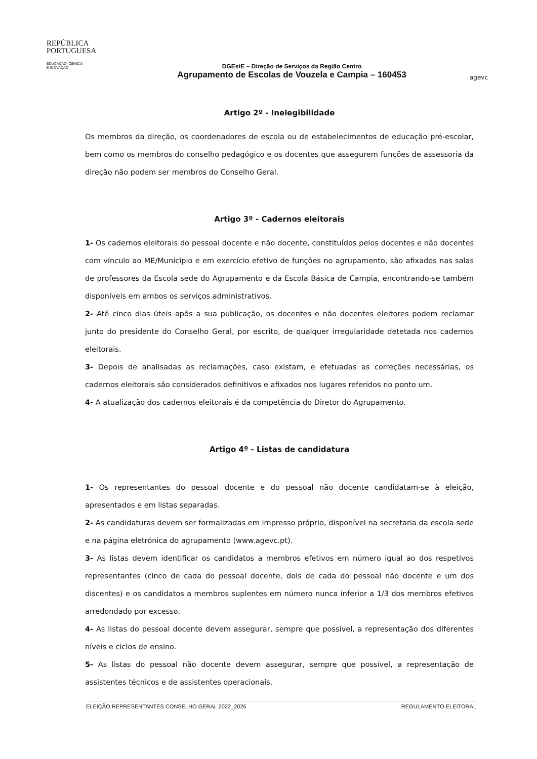REPÚBLICA
PORTUGUESA
EDUCAÇÃO, CIÊNCIA
E INOVAÇÃO
DGEstE – Direção de Serviços da Região Centro
Agrupamento de Escolas de Vouzela e Campia – 160453
agevc
Artigo 2º - Inelegibilidade
Os membros da direção, os coordenadores de escola ou de estabelecimentos de educação pré-escolar, bem como os membros do conselho pedagógico e os docentes que assegurem funções de assessoria da direção não podem ser membros do Conselho Geral.
Artigo 3º - Cadernos eleitorais
1- Os cadernos eleitorais do pessoal docente e não docente, constituídos pelos docentes e não docentes com vínculo ao ME/Município e em exercício efetivo de funções no agrupamento, são afixados nas salas de professores da Escola sede do Agrupamento e da Escola Básica de Campia, encontrando-se também disponíveis em ambos os serviços administrativos.
2- Até cinco dias úteis após a sua publicação, os docentes e não docentes eleitores podem reclamar junto do presidente do Conselho Geral, por escrito, de qualquer irregularidade detetada nos cadernos eleitorais.
3- Depois de analisadas as reclamações, caso existam, e efetuadas as correções necessárias, os cadernos eleitorais são considerados definitivos e afixados nos lugares referidos no ponto um.
4- A atualização dos cadernos eleitorais é da competência do Diretor do Agrupamento.
Artigo 4º - Listas de candidatura
1- Os representantes do pessoal docente e do pessoal não docente candidatam-se à eleição, apresentados e em listas separadas.
2- As candidaturas devem ser formalizadas em impresso próprio, disponível na secretaria da escola sede e na página eletrónica do agrupamento (www.agevc.pt).
3- As listas devem identificar os candidatos a membros efetivos em número igual ao dos respetivos representantes (cinco de cada do pessoal docente, dois de cada do pessoal não docente e um dos discentes) e os candidatos a membros suplentes em número nunca inferior a 1/3 dos membros efetivos arredondado por excesso.
4- As listas do pessoal docente devem assegurar, sempre que possível, a representação dos diferentes níveis e ciclos de ensino.
5- As listas do pessoal não docente devem assegurar, sempre que possível, a representação de assistentes técnicos e de assistentes operacionais.
ELEIÇÃO REPRESENTANTES CONSELHO GERAL 2022_2026 REGULAMENTO ELEITORAL